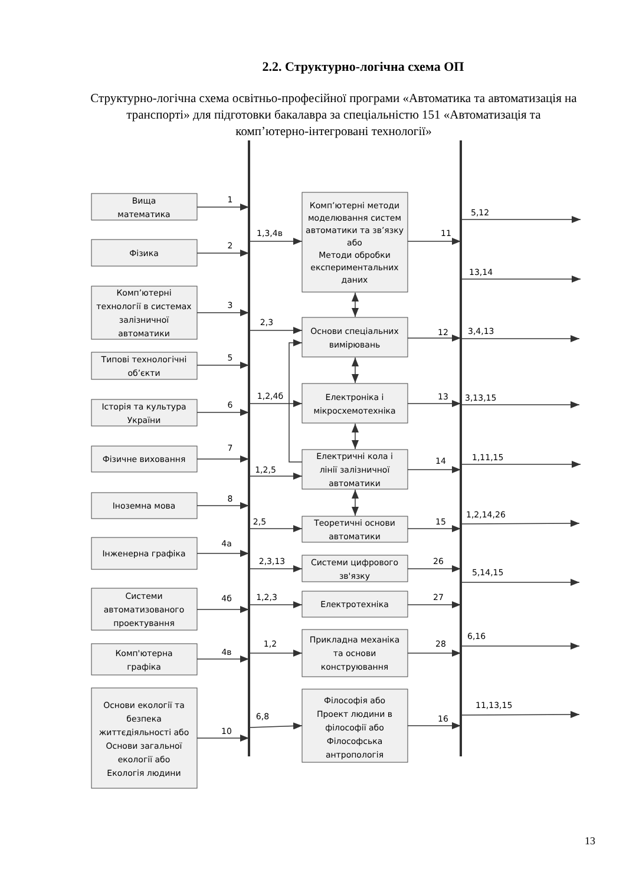2.2. Структурно-логічна схема ОП
Структурно-логічна схема освітньо-професійної програми «Автоматика та автоматизація на транспорті» для підготовки бакалавра за спеціальністю 151 «Автоматизація та комп’ютерно-інтегровані технології»
Вища
математика
1
Фізика
2
Комп’ютерні
технології в системах
залізничної
автоматики
3
Типові технологічні
об’єкти
5
Історія та культура
України
6
Фізичне виховання
7
Іноземна мова
8
Інженерна графіка
4а
Системи
автоматизованого
проектування
4б
Комп'ютерна
графіка
4в
Основи екології та
безпека
життєдіяльності або
Основи загальної
екології або
Екологія людини
10
1,3,4в
2,3
1,2,4б
1,2,5
2,5
2,3,13
1,2,3
1,2
6,8
Комп’ютерні методи
моделювання систем
автоматики та зв’язку
або
Методи обробки
експериментальних
даних
Основи спеціальних
вимірювань
Електроніка і
мікросхемотехніка
Електричні кола і
лінії залізничної
автоматики
Теоретичні основи
автоматики
Системи цифрового
зв'язку
Електротехніка
Прикладна механіка
та основи
конструювання
Філософія або
Проект людини в
філософії або
Філософська
антропологія
11
12
13
14
15
26
27
28
16
5,12
13,14
3,4,13
3,13,15
1,11,15
1,2,14,26
5,14,15
6,16
11,13,15
13